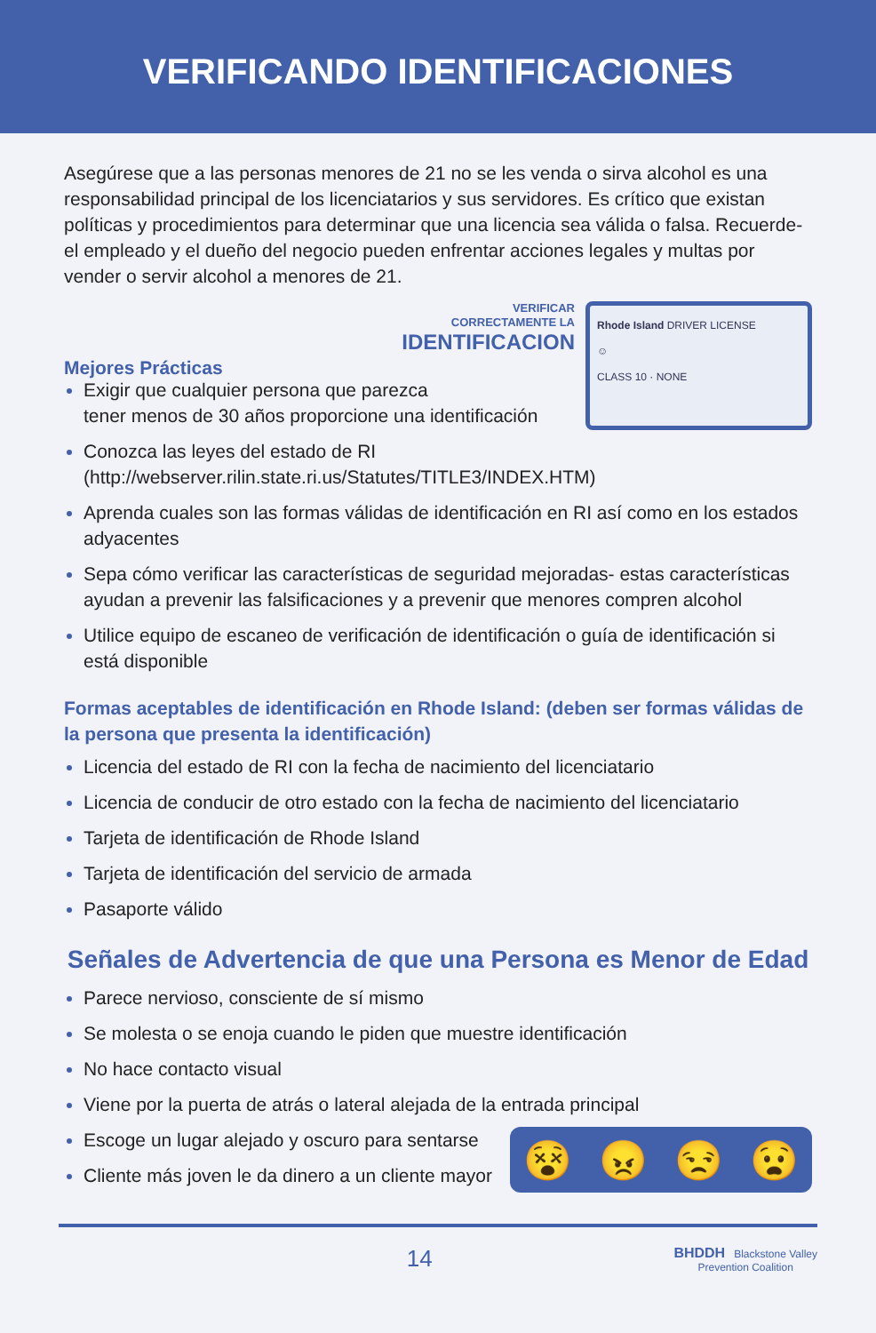VERIFICANDO IDENTIFICACIONES
Asegúrese que a las personas menores de 21 no se les venda o sirva alcohol es una responsabilidad principal de los licenciatarios y sus servidores. Es crítico que existan políticas y procedimientos para determinar que una licencia sea válida o falsa. Recuerde- el empleado y el dueño del negocio pueden enfrentar acciones legales y multas por vender o servir alcohol a menores de 21.
Mejores Prácticas
VERIFICAR
CORRECTAMENTE LA
IDENTIFICACION
Rhode Island DRIVER LICENSE
☺
CLASS 10 · NONE
Exigir que cualquier persona que parezca
tener menos de 30 años proporcione una identificación
Conozca las leyes del estado de RI
(http://webserver.rilin.state.ri.us/Statutes/TITLE3/INDEX.HTM)
Aprenda cuales son las formas válidas de identificación en RI así como en los estados adyacentes
Sepa cómo verificar las características de seguridad mejoradas- estas características ayudan a prevenir las falsificaciones y a prevenir que menores compren alcohol
Utilice equipo de escaneo de verificación de identificación o guía de identificación si está disponible
Formas aceptables de identificación en Rhode Island: (deben ser formas válidas de la persona que presenta la identificación)
Licencia del estado de RI con la fecha de nacimiento del licenciatario
Licencia de conducir de otro estado con la fecha de nacimiento del licenciatario
Tarjeta de identificación de Rhode Island
Tarjeta de identificación del servicio de armada
Pasaporte válido
Señales de Advertencia de que una Persona es Menor de Edad
Parece nervioso, consciente de sí mismo
Se molesta o se enoja cuando le piden que muestre identificación
No hace contacto visual
Viene por la puerta de atrás o lateral alejada de la entrada principal
Escoge un lugar alejado y oscuro para sentarse
Cliente más joven le da dinero a un cliente mayor
😵 😠 😒 😧
14 BHDDH Blackstone Valley
Prevention Coalition